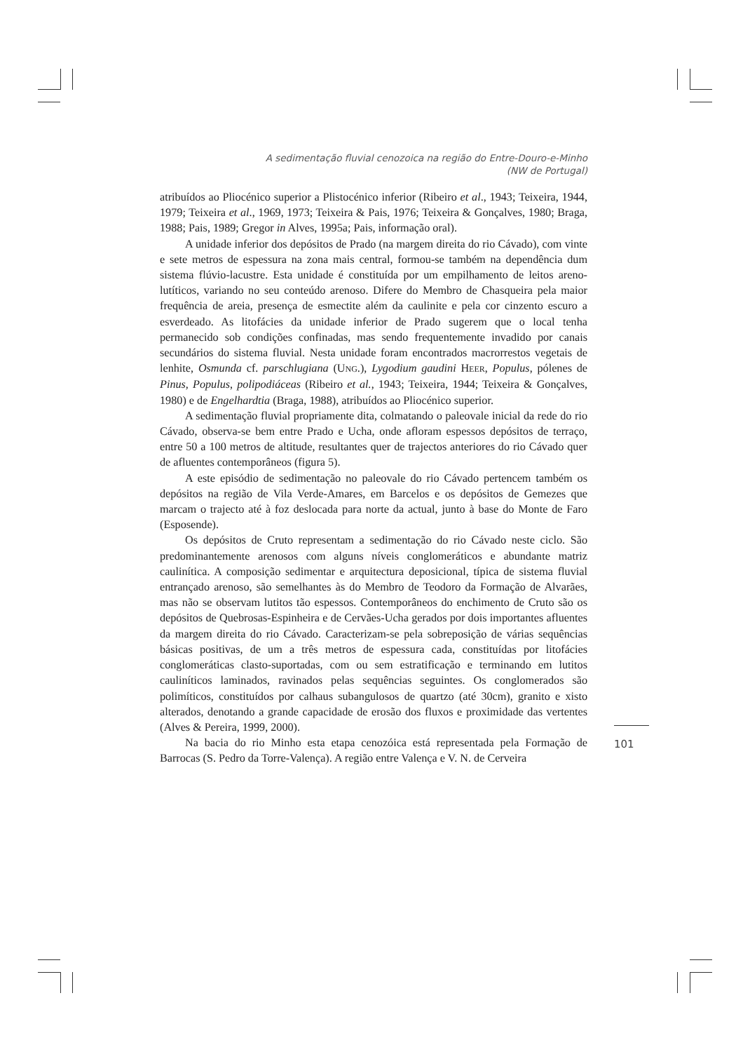A sedimentação fluvial cenozoica na região do Entre-Douro-e-Minho
(NW de Portugal)
atribuídos ao Pliocénico superior a Plistocénico inferior (Ribeiro et al., 1943; Teixeira, 1944, 1979; Teixeira et al., 1969, 1973; Teixeira & Pais, 1976; Teixeira & Gonçalves, 1980; Braga, 1988; Pais, 1989; Gregor in Alves, 1995a; Pais, informação oral).
A unidade inferior dos depósitos de Prado (na margem direita do rio Cávado), com vinte e sete metros de espessura na zona mais central, formou-se também na dependência dum sistema flúvio-lacustre. Esta unidade é constituída por um empilhamento de leitos areno-lutíticos, variando no seu conteúdo arenoso. Difere do Membro de Chasqueira pela maior frequência de areia, presença de esmectite além da caulinite e pela cor cinzento escuro a esverdeado. As litofácies da unidade inferior de Prado sugerem que o local tenha permanecido sob condições confinadas, mas sendo frequentemente invadido por canais secundários do sistema fluvial. Nesta unidade foram encontrados macrorrestos vegetais de lenhite, Osmunda cf. parschlugiana (UNG.), Lygodium gaudini HEER, Populus, pólenes de Pinus, Populus, polipodiáceas (Ribeiro et al., 1943; Teixeira, 1944; Teixeira & Gonçalves, 1980) e de Engelhardtia (Braga, 1988), atribuídos ao Pliocénico superior.
A sedimentação fluvial propriamente dita, colmatando o paleovale inicial da rede do rio Cávado, observa-se bem entre Prado e Ucha, onde afloram espessos depósitos de terraço, entre 50 a 100 metros de altitude, resultantes quer de trajectos anteriores do rio Cávado quer de afluentes contemporâneos (figura 5).
A este episódio de sedimentação no paleovale do rio Cávado pertencem também os depósitos na região de Vila Verde-Amares, em Barcelos e os depósitos de Gemezes que marcam o trajecto até à foz deslocada para norte da actual, junto à base do Monte de Faro (Esposende).
Os depósitos de Cruto representam a sedimentação do rio Cávado neste ciclo. São predominantemente arenosos com alguns níveis conglomeráticos e abundante matriz caulinítica. A composição sedimentar e arquitectura deposicional, típica de sistema fluvial entrançado arenoso, são semelhantes às do Membro de Teodoro da Formação de Alvarães, mas não se observam lutitos tão espessos. Contemporâneos do enchimento de Cruto são os depósitos de Quebrosas-Espinheira e de Cervães-Ucha gerados por dois importantes afluentes da margem direita do rio Cávado. Caracterizam-se pela sobreposição de várias sequências básicas positivas, de um a três metros de espessura cada, constituídas por litofácies conglomeráticas clasto-suportadas, com ou sem estratificação e terminando em lutitos cauliníticos laminados, ravinados pelas sequências seguintes. Os conglomerados são polimíticos, constituídos por calhaus subangulosos de quartzo (até 30cm), granito e xisto alterados, denotando a grande capacidade de erosão dos fluxos e proximidade das vertentes (Alves & Pereira, 1999, 2000).
Na bacia do rio Minho esta etapa cenozóica está representada pela Formação de Barrocas (S. Pedro da Torre-Valença). A região entre Valença e V. N. de Cerveira
101